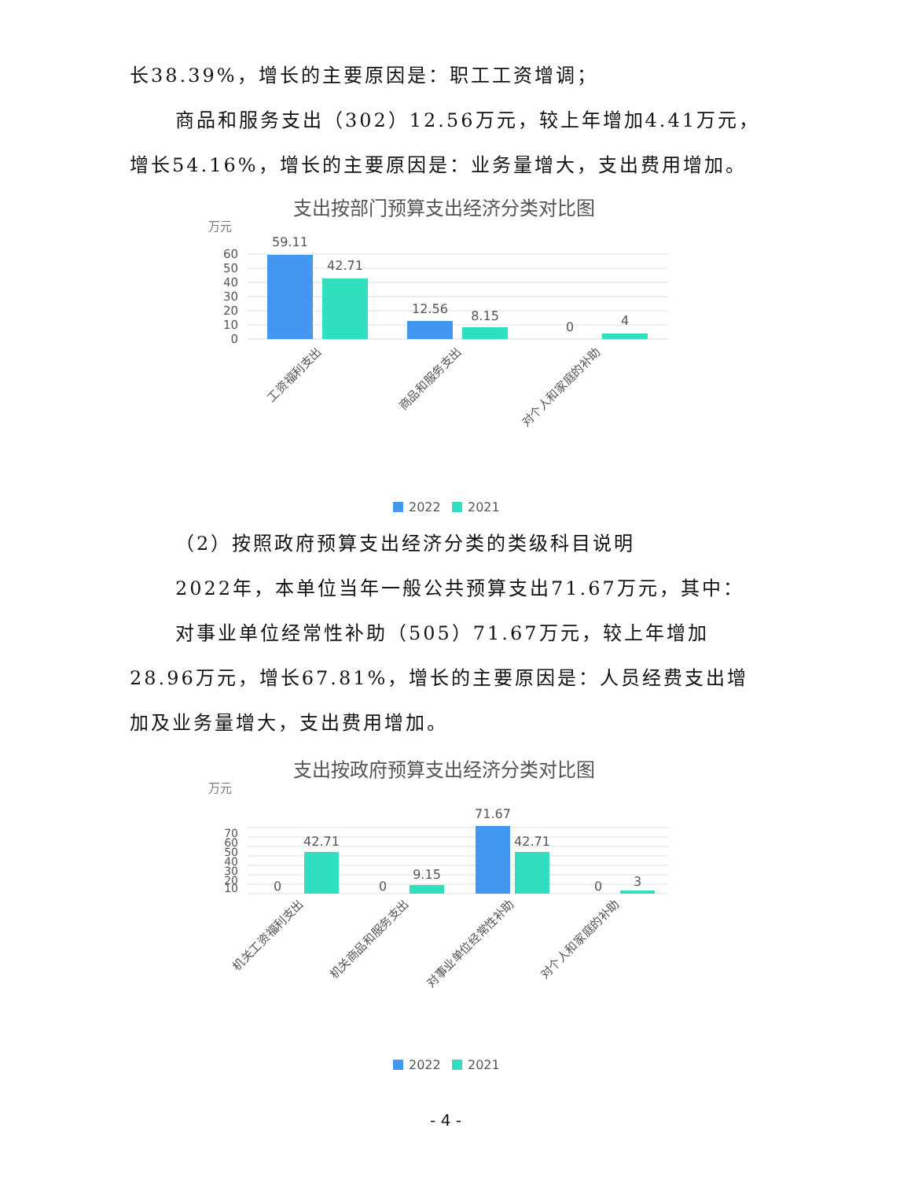长38.39%，增长的主要原因是：职工工资增调；
商品和服务支出（302）12.56万元，较上年增加4.41万元，增长54.16%，增长的主要原因是：业务量增大，支出费用增加。
支出按部门预算支出经济分类对比图
万元
60
50
40
30
20
10
0
59.11
42.71
12.56
8.15
0
4
工资福利支出
商品和服务支出
对个人和家庭的补助
2022
2021
（2）按照政府预算支出经济分类的类级科目说明
2022年，本单位当年一般公共预算支出71.67万元，其中：
对事业单位经常性补助（505）71.67万元，较上年增加28.96万元，增长67.81%，增长的主要原因是：人员经费支出增加及业务量增大，支出费用增加。
支出按政府预算支出经济分类对比图
万元
70
60
50
40
30
20
10
0
42.71
0
9.15
71.67
42.71
0
3
机关工资福利支出
机关商品和服务支出
对事业单位经常性补助
对个人和家庭的补助
2022
2021
- 4 -